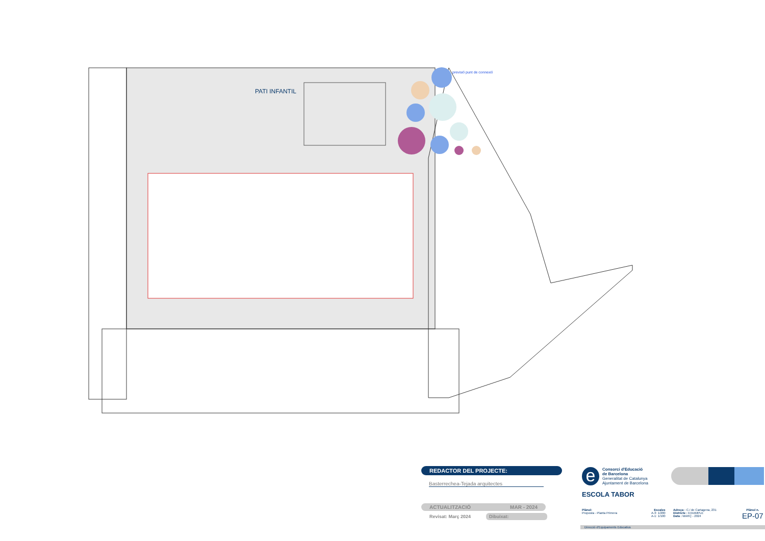PATI INFANTIL
previsió punt de connexió
REDACTOR DEL PROJECTE:
Basterrechea-Tejada arquitectes
ACTUALITZACIÓ MAR - 2024
Revisat: Març 2024 Dibuixat:
e
Consorci d'Educació
de Barcelona
Generalitat de Catalunya
Ajuntament de Barcelona
ESCOLA TABOR
Plànol:
Proposta - Planta Primera
Escales
A-3: 1/200
A-1: 1/100
Adreça : C./ de Cartagena, 231
Districte : EIXAMPLE
Data : MARÇ - 2024
Plànol n.
EP-07
Direcció d'Equipaments Educatius